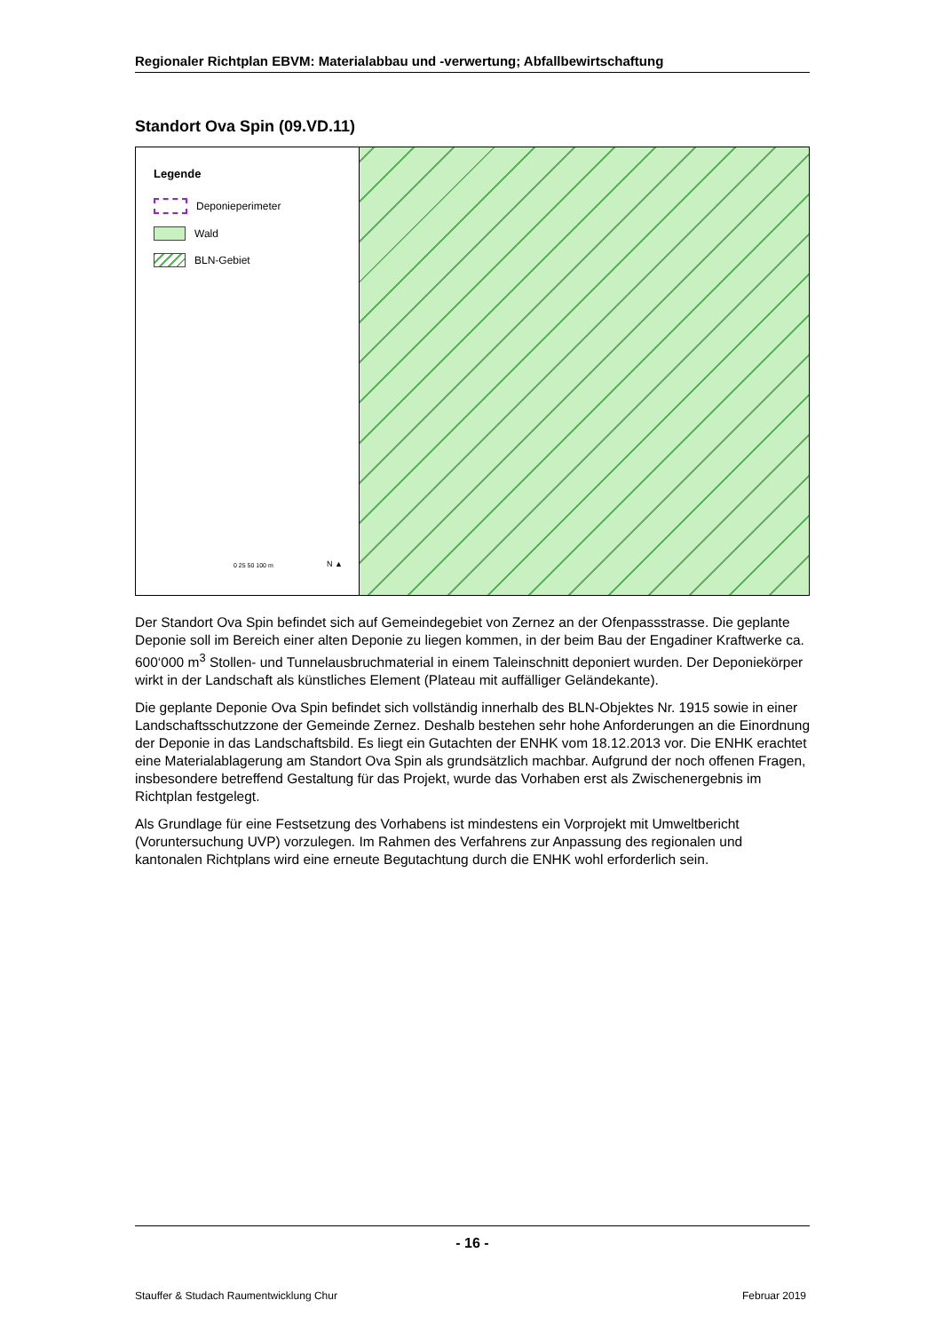Regionaler Richtplan EBVM: Materialabbau und -verwertung; Abfallbewirtschaftung
Standort Ova Spin (09.VD.11)
Legende
Deponieperimeter
Wald
BLN-Gebiet
0 25 50 100 m N ▲
Der Standort Ova Spin befindet sich auf Gemeindegebiet von Zernez an der Ofenpassstrasse. Die geplante Deponie soll im Bereich einer alten Deponie zu liegen kommen, in der beim Bau der Engadiner Kraftwerke ca. 600‘000 m<sup>3</sup> Stollen- und Tunnelausbruchmaterial in einem Taleinschnitt deponiert wurden. Der Deponiekörper wirkt in der Landschaft als künstliches Element (Plateau mit auffälliger Geländekante).
Die geplante Deponie Ova Spin befindet sich vollständig innerhalb des BLN-Objektes Nr. 1915 sowie in einer Landschaftsschutzzone der Gemeinde Zernez. Deshalb bestehen sehr hohe Anforderungen an die Einordnung der Deponie in das Landschaftsbild. Es liegt ein Gutachten der ENHK vom 18.12.2013 vor. Die ENHK erachtet eine Materialablagerung am Standort Ova Spin als grundsätzlich machbar. Aufgrund der noch offenen Fragen, insbesondere betreffend Gestaltung für das Projekt, wurde das Vorhaben erst als Zwischenergebnis im Richtplan festgelegt.
Als Grundlage für eine Festsetzung des Vorhabens ist mindestens ein Vorprojekt mit Umweltbericht (Voruntersuchung UVP) vorzulegen. Im Rahmen des Verfahrens zur Anpassung des regionalen und kantonalen Richtplans wird eine erneute Begutachtung durch die ENHK wohl erforderlich sein.
- 16 -
Stauffer & Studach Raumentwicklung Chur Februar 2019